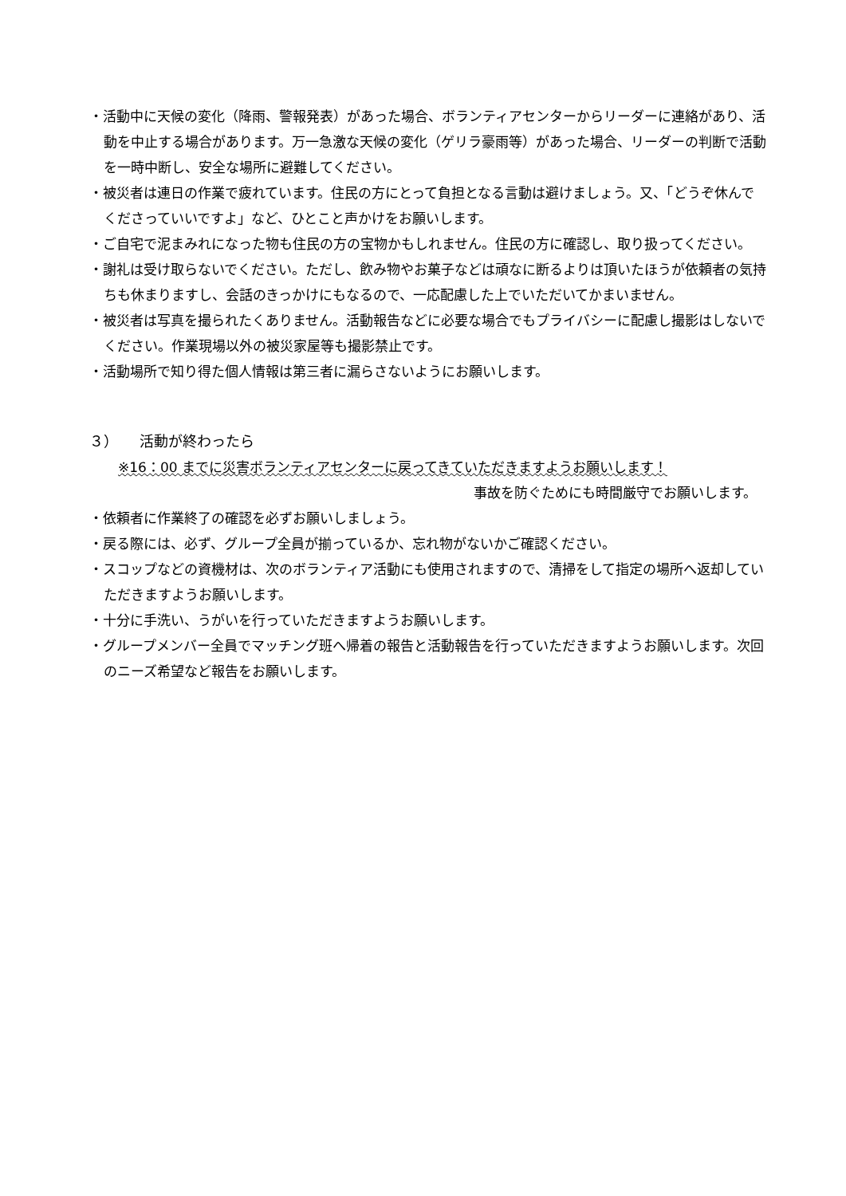・活動中に天候の変化（降雨、警報発表）があった場合、ボランティアセンターからリーダーに連絡があり、活動を中止する場合があります。万一急激な天候の変化（ゲリラ豪雨等）があった場合、リーダーの判断で活動を一時中断し、安全な場所に避難してください。
・被災者は連日の作業で疲れています。住民の方にとって負担となる言動は避けましょう。又、「どうぞ休んでくださっていいですよ」など、ひとこと声かけをお願いします。
・ご自宅で泥まみれになった物も住民の方の宝物かもしれません。住民の方に確認し、取り扱ってください。
・謝礼は受け取らないでください。ただし、飲み物やお菓子などは頑なに断るよりは頂いたほうが依頼者の気持ちも休まりますし、会話のきっかけにもなるので、一応配慮した上でいただいてかまいません。
・被災者は写真を撮られたくありません。活動報告などに必要な場合でもプライバシーに配慮し撮影はしないでください。作業現場以外の被災家屋等も撮影禁止です。
・活動場所で知り得た個人情報は第三者に漏らさないようにお願いします。
３）　　活動が終わったら
※16：00 までに災害ボランティアセンターに戻ってきていただきますようお願いします！
事故を防ぐためにも時間厳守でお願いします。
・依頼者に作業終了の確認を必ずお願いしましょう。
・戻る際には、必ず、グループ全員が揃っているか、忘れ物がないかご確認ください。
・スコップなどの資機材は、次のボランティア活動にも使用されますので、清掃をして指定の場所へ返却していただきますようお願いします。
・十分に手洗い、うがいを行っていただきますようお願いします。
・グループメンバー全員でマッチング班へ帰着の報告と活動報告を行っていただきますようお願いします。次回のニーズ希望など報告をお願いします。